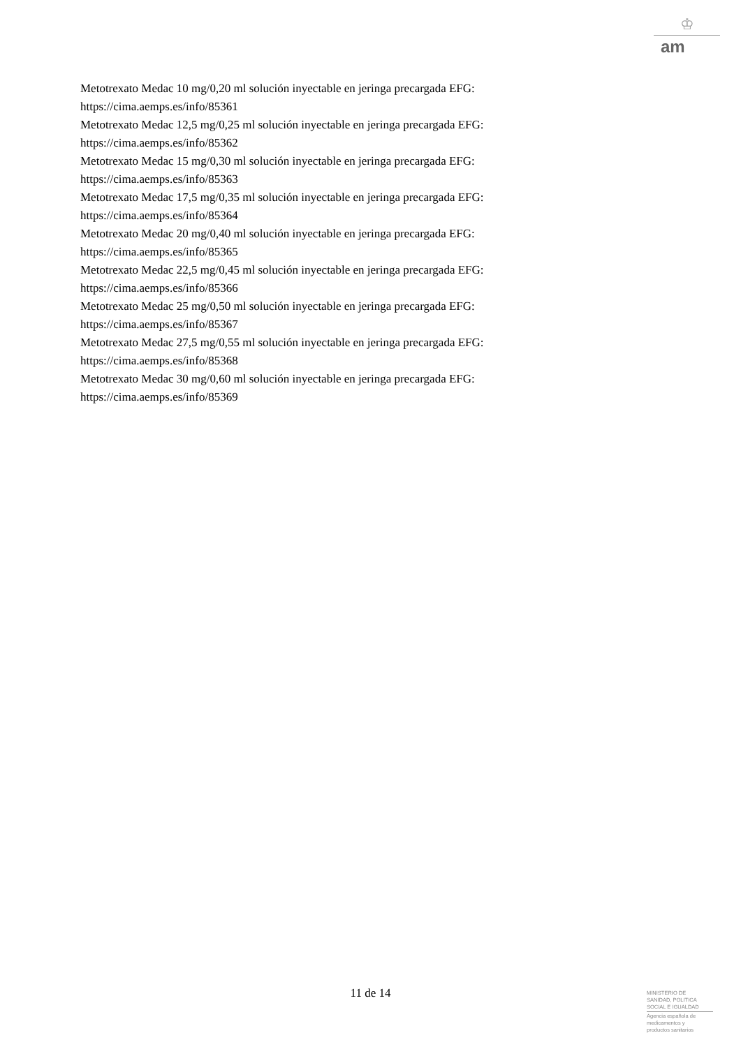♔
am
Metotrexato Medac 10 mg/0,20 ml solución inyectable en jeringa precargada EFG:
https://cima.aemps.es/info/85361
Metotrexato Medac 12,5 mg/0,25 ml solución inyectable en jeringa precargada EFG:
https://cima.aemps.es/info/85362
Metotrexato Medac 15 mg/0,30 ml solución inyectable en jeringa precargada EFG:
https://cima.aemps.es/info/85363
Metotrexato Medac 17,5 mg/0,35 ml solución inyectable en jeringa precargada EFG:
https://cima.aemps.es/info/85364
Metotrexato Medac 20 mg/0,40 ml solución inyectable en jeringa precargada EFG:
https://cima.aemps.es/info/85365
Metotrexato Medac 22,5 mg/0,45 ml solución inyectable en jeringa precargada EFG:
https://cima.aemps.es/info/85366
Metotrexato Medac 25 mg/0,50 ml solución inyectable en jeringa precargada EFG:
https://cima.aemps.es/info/85367
Metotrexato Medac 27,5 mg/0,55 ml solución inyectable en jeringa precargada EFG:
https://cima.aemps.es/info/85368
Metotrexato Medac 30 mg/0,60 ml solución inyectable en jeringa precargada EFG:
https://cima.aemps.es/info/85369
11 de 14
MINISTERIO DE
SANIDAD, POLITICA
SOCIAL E IGUALDAD
Agencia española de
medicamentos y
productos sanitarios